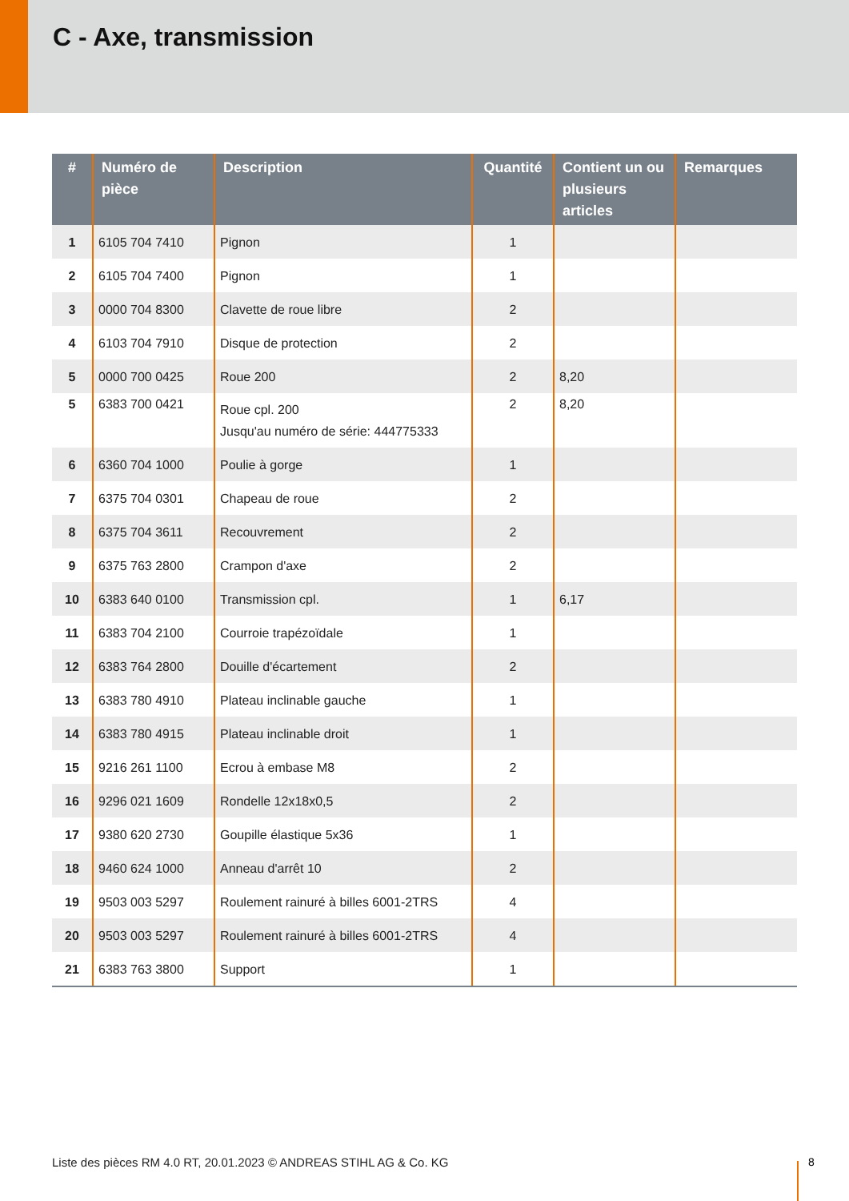C - Axe, transmission
| # | Numéro de pièce | Description | Quantité | Contient un ou plusieurs articles | Remarques |
| --- | --- | --- | --- | --- | --- |
| 1 | 6105 704 7410 | Pignon | 1 | | |
| 2 | 6105 704 7400 | Pignon | 1 | | |
| 3 | 0000 704 8300 | Clavette de roue libre | 2 | | |
| 4 | 6103 704 7910 | Disque de protection | 2 | | |
| 5 | 0000 700 0425 | Roue 200 | 2 | 8,20 | |
| 5 | 6383 700 0421 | Roue cpl. 200 Jusqu'au numéro de série: 444775333 | 2 | 8,20 | |
| 6 | 6360 704 1000 | Poulie à gorge | 1 | | |
| 7 | 6375 704 0301 | Chapeau de roue | 2 | | |
| 8 | 6375 704 3611 | Recouvrement | 2 | | |
| 9 | 6375 763 2800 | Crampon d'axe | 2 | | |
| 10 | 6383 640 0100 | Transmission cpl. | 1 | 6,17 | |
| 11 | 6383 704 2100 | Courroie trapézoïdale | 1 | | |
| 12 | 6383 764 2800 | Douille d'écartement | 2 | | |
| 13 | 6383 780 4910 | Plateau inclinable gauche | 1 | | |
| 14 | 6383 780 4915 | Plateau inclinable droit | 1 | | |
| 15 | 9216 261 1100 | Ecrou à embase M8 | 2 | | |
| 16 | 9296 021 1609 | Rondelle 12x18x0,5 | 2 | | |
| 17 | 9380 620 2730 | Goupille élastique 5x36 | 1 | | |
| 18 | 9460 624 1000 | Anneau d'arrêt 10 | 2 | | |
| 19 | 9503 003 5297 | Roulement rainuré à billes 6001-2TRS | 4 | | |
| 20 | 9503 003 5297 | Roulement rainuré à billes 6001-2TRS | 4 | | |
| 21 | 6383 763 3800 | Support | 1 | | |
Liste des pièces RM 4.0 RT, 20.01.2023 © ANDREAS STIHL AG & Co. KG
8